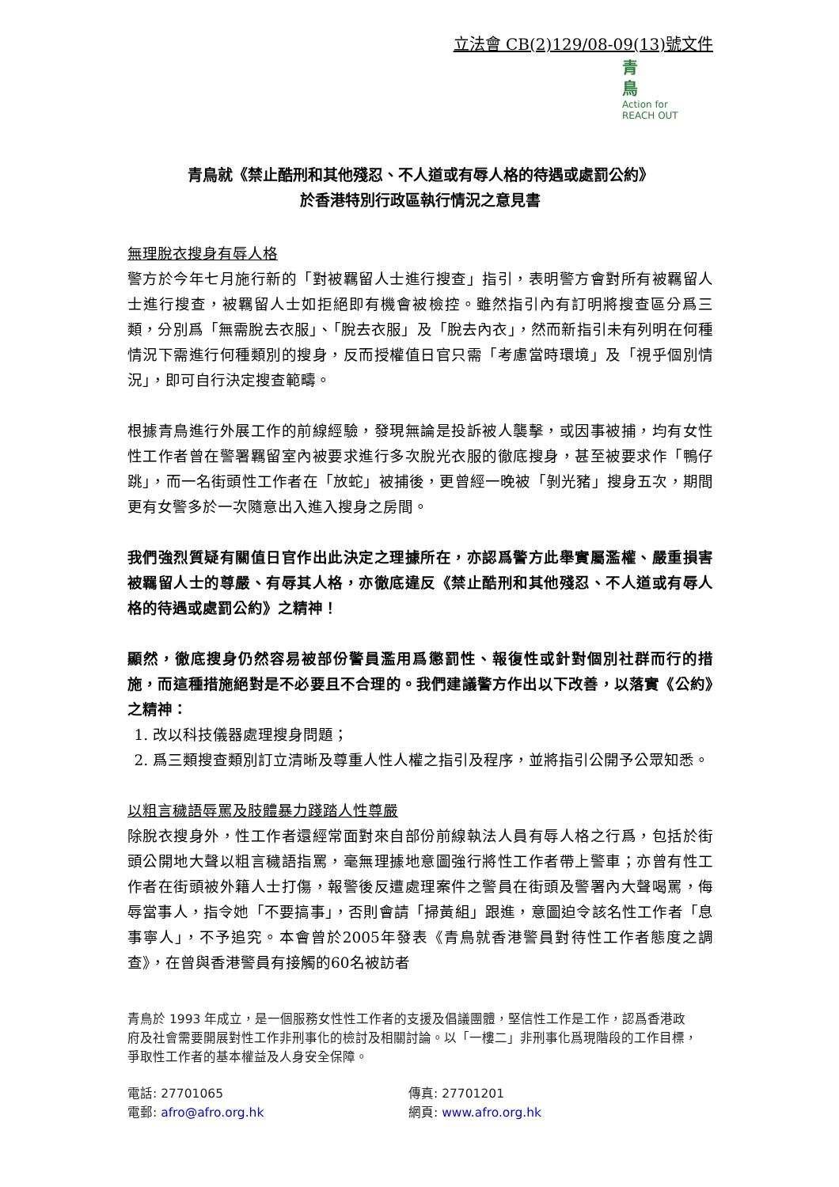立法會 CB(2)129/08-09(13)號文件
青
鳥
Action for
REACH OUT
青鳥就《禁止酷刑和其他殘忍、不人道或有辱人格的待遇或處罰公約》
於香港特別行政區執行情況之意見書
無理脫衣搜身有辱人格
警方於今年七月施行新的「對被羈留人士進行搜查」指引，表明警方會對所有被羈留人士進行搜查，被羈留人士如拒絕即有機會被檢控。雖然指引內有訂明將搜查區分爲三類，分別爲「無需脫去衣服」、「脫去衣服」及「脫去內衣」，然而新指引未有列明在何種情況下需進行何種類別的搜身，反而授權值日官只需「考慮當時環境」及「視乎個別情況」，即可自行決定搜查範疇。
根據青鳥進行外展工作的前線經驗，發現無論是投訴被人襲擊，或因事被捕，均有女性性工作者曾在警署羈留室內被要求進行多次脫光衣服的徹底搜身，甚至被要求作「鴨仔跳」，而一名街頭性工作者在「放蛇」被捕後，更曾經一晚被「剝光豬」搜身五次，期間更有女警多於一次隨意出入進入搜身之房間。
我們強烈質疑有關值日官作出此決定之理據所在，亦認爲警方此舉實屬濫權、嚴重損害被羈留人士的尊嚴、有辱其人格，亦徹底違反《禁止酷刑和其他殘忍、不人道或有辱人格的待遇或處罰公約》之精神！
顯然，徹底搜身仍然容易被部份警員濫用爲懲罰性、報復性或針對個別社群而行的措施，而這種措施絕對是不必要且不合理的。我們建議警方作出以下改善，以落實《公約》之精神：
1. 改以科技儀器處理搜身問題；
2. 爲三類搜查類別訂立清晰及尊重人性人權之指引及程序，並將指引公開予公眾知悉。
以粗言穢語辱罵及肢體暴力踐踏人性尊嚴
除脫衣搜身外，性工作者還經常面對來自部份前線執法人員有辱人格之行爲，包括於街頭公開地大聲以粗言穢語指罵，毫無理據地意圖強行將性工作者帶上警車；亦曾有性工作者在街頭被外籍人士打傷，報警後反遭處理案件之警員在街頭及警署內大聲喝罵，侮辱當事人，指令她「不要搞事」，否則會請「掃黃組」跟進，意圖迫令該名性工作者「息事寧人」，不予追究。本會曾於2005年發表《青鳥就香港警員對待性工作者態度之調查》，在曾與香港警員有接觸的60名被訪者
青鳥於 1993 年成立，是一個服務女性性工作者的支援及倡議團體，堅信性工作是工作，認爲香港政府及社會需要開展對性工作非刑事化的檢討及相關討論。以「一樓二」非刑事化爲現階段的工作目標，爭取性工作者的基本權益及人身安全保障。
電話: 27701065
電郵: afro@afro.org.hk
傳真: 27701201
網頁: www.afro.org.hk